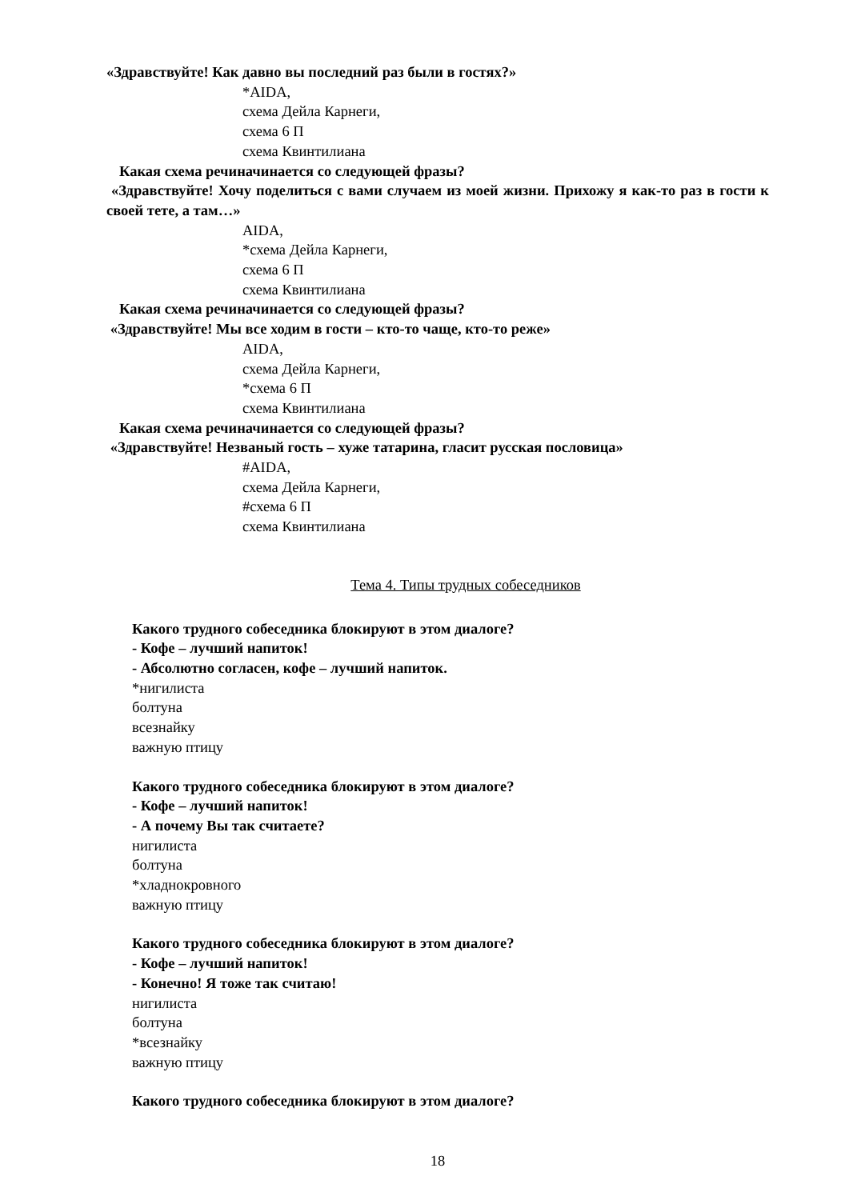«Здравствуйте! Как давно вы последний раз были в гостях?»
*AIDA,
схема Дейла Карнеги,
схема 6 П
схема Квинтилиана
Какая схема речиначинается со следующей фразы?
«Здравствуйте! Хочу поделиться с вами случаем из моей жизни. Прихожу я как-то раз в гости к своей тете, а там…»
AIDA,
*схема Дейла Карнеги,
схема 6 П
схема Квинтилиана
Какая схема речиначинается со следующей фразы?
«Здравствуйте! Мы все ходим в гости – кто-то чаще, кто-то реже»
AIDA,
схема Дейла Карнеги,
*схема 6 П
схема Квинтилиана
Какая схема речиначинается со следующей фразы?
«Здравствуйте! Незваный гость – хуже татарина, гласит русская пословица»
#AIDA,
схема Дейла Карнеги,
#схема 6 П
схема Квинтилиана
Тема 4. Типы трудных собеседников
Какого трудного собеседника блокируют в этом диалоге?
- Кофе – лучший напиток!
- Абсолютно согласен, кофе – лучший напиток.
*нигилиста
болтуна
всезнайку
важную птицу
Какого трудного собеседника блокируют в этом диалоге?
- Кофе – лучший напиток!
- А почему Вы так считаете?
нигилиста
болтуна
*хладнокровного
важную птицу
Какого трудного собеседника блокируют в этом диалоге?
- Кофе – лучший напиток!
- Конечно! Я тоже так считаю!
нигилиста
болтуна
*всезнайку
важную птицу
Какого трудного собеседника блокируют в этом диалоге?
18